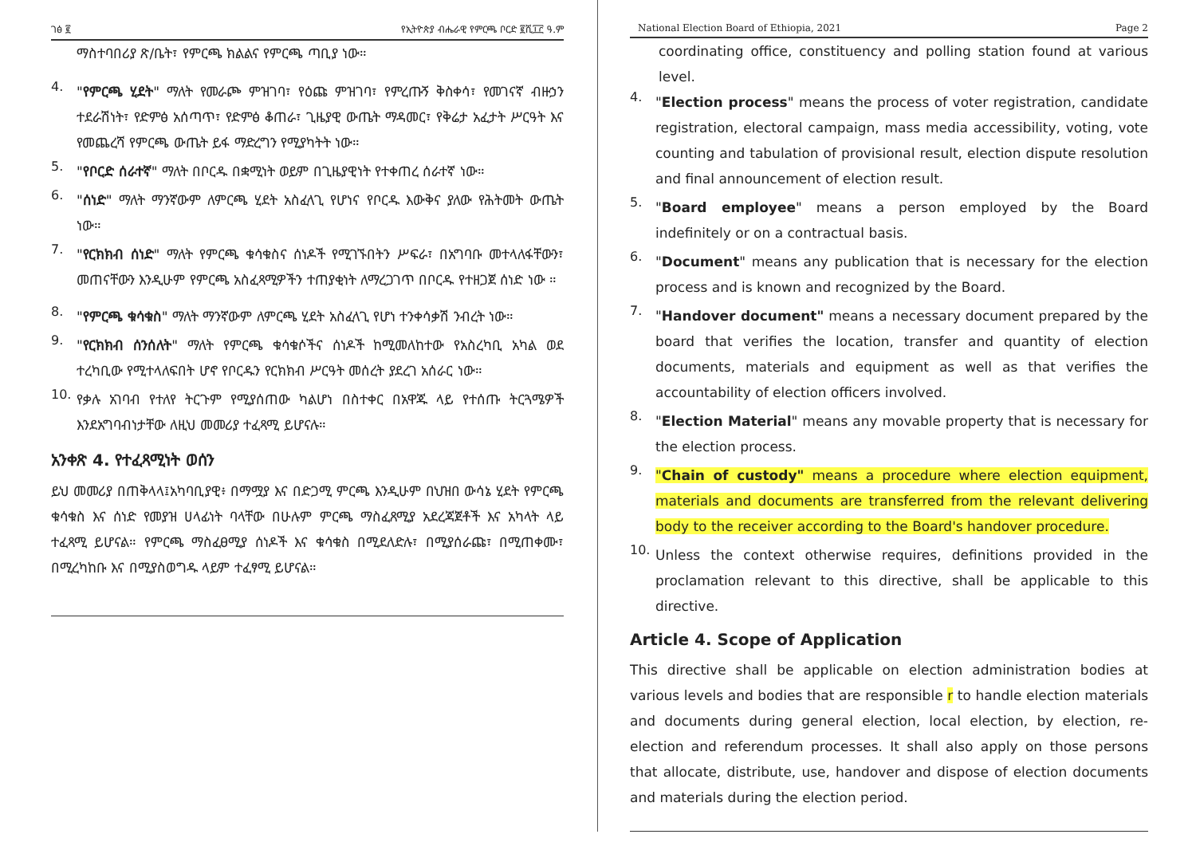ገፅ ፪ የኢትዮጵያ ብሔራዊ የምርጫ ቦርድ ፪ሺ፲፫ ዓ.ም
ማስተባበሪያ ጽ/ቤት፣ የምርጫ ክልልና የምርጫ ጣቢያ ነው።
4.
"የምርጫ ሂደት" ማለት የመራጮ ምዝገባ፣ የዕጩ ምዝገባ፣ የምረጡኝ ቅስቀሳ፣ የመገናኛ ብዙኃን ተደራሽነት፣ የድምፅ አሰጣጥ፣ የድምፅ ቆጠራ፣ ጊዜያዊ ውጤት ማዳመር፣ የቅሬታ አፈታት ሥርዓት እና የመጨረሻ የምርጫ ውጤት ይፋ ማድረግን የሚያካትት ነው።
5.
"የቦርድ ሰራተኛ" ማለት በቦርዱ በቋሚነት ወይም በጊዜያዊነት የተቀጠረ ሰራተኛ ነው።
6.
"ሰነድ" ማለት ማንኛውም ለምርጫ ሂደት አስፈላጊ የሆነና የቦርዱ እውቅና ያለው የሕትመት ውጤት ነው።
7.
"የርክክብ ሰነድ" ማለት የምርጫ ቁሳቁስና ሰነዶች የሚገኙበትን ሥፍራ፣ በአግባቡ መተላለፋቸውን፣ መጠናቸውን እንዲሁም የምርጫ አስፈጻሚዎችን ተጠያቂነት ለማረጋገጥ በቦርዱ የተዘጋጀ ሰነድ ነው ።
8.
"የምርጫ ቁሳቁስ" ማለት ማንኛውም ለምርጫ ሂደት አስፈላጊ የሆነ ተንቀሳቃሽ ንብረት ነው።
9.
"የርክክብ ሰንሰለት" ማለት የምርጫ ቁሳቁሶችና ሰነዶች ከሚመለከተው የአስረካቢ አካል ወደ ተረካቢው የሚተላለፍበት ሆኖ የቦርዱን የርክክብ ሥርዓት መሰረት ያደረገ አሰራር ነው።
10.
የቃሉ አገባብ የተለየ ትርጉም የሚያሰጠው ካልሆነ በስተቀር በአዋጁ ላይ የተሰጡ ትርጓሜዎች እንደአግባብነታቸው ለዚህ መመሪያ ተፈጻሚ ይሆናሉ።
አንቀጽ 4. የተፈጻሚነት ወሰን
ይህ መመሪያ በጠቅላላ፤አካባቢያዊ፥ በማሟያ እና በድጋሚ ምርጫ እንዲሁም በህዝበ ውሳኔ ሂደት የምርጫ ቁሳቁስ እና ሰነድ የመያዝ ሀላፊነት ባላቸው በሁሉም ምርጫ ማስፈጸሚያ አደረጃጀቶች እና አካላት ላይ ተፈጻሚ ይሆናል። የምርጫ ማስፈፀሚያ ሰነዶች እና ቁሳቁስ በሚደለድሉ፣ በሚያሰራጩ፣ በሚጠቀሙ፣ በሚረካከቡ እና በሚያስወግዱ ላይም ተፈፃሚ ይሆናል።
National Election Board of Ethiopia, 2021 Page 2
coordinating office, constituency and polling station found at various level.
4.
"Election process" means the process of voter registration, candidate registration, electoral campaign, mass media accessibility, voting, vote counting and tabulation of provisional result, election dispute resolution and final announcement of election result.
5.
"Board employee" means a person employed by the Board indefinitely or on a contractual basis.
6.
"Document" means any publication that is necessary for the election process and is known and recognized by the Board.
7.
"Handover document" means a necessary document prepared by the board that verifies the location, transfer and quantity of election documents, materials and equipment as well as that verifies the accountability of election officers involved.
8.
"Election Material" means any movable property that is necessary for the election process.
9.
"Chain of custody" means a procedure where election equipment, materials and documents are transferred from the relevant delivering body to the receiver according to the Board's handover procedure.
10.
Unless the context otherwise requires, definitions provided in the proclamation relevant to this directive, shall be applicable to this directive.
Article 4. Scope of Application
This directive shall be applicable on election administration bodies at various levels and bodies that are responsible r to handle election materials and documents during general election, local election, by election, re-election and referendum processes. It shall also apply on those persons that allocate, distribute, use, handover and dispose of election documents and materials during the election period.